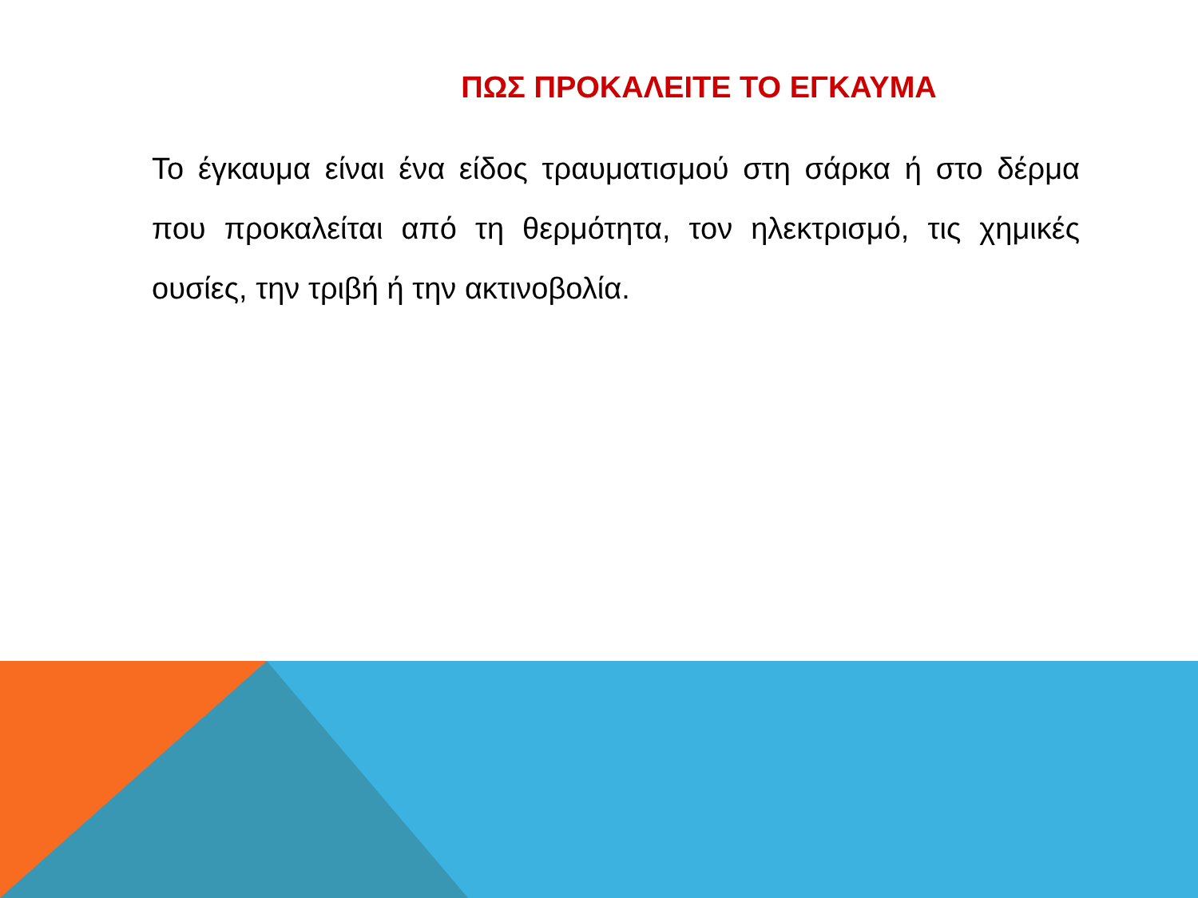ΠΩΣ ΠΡΟΚΑΛΕΙΤΕ ΤΟ ΕΓΚΑΥΜΑ
Το έγκαυμα είναι ένα είδος τραυματισμού στη σάρκα ή στο δέρμα που προκαλείται από τη θερμότητα, τον ηλεκτρισμό, τις χημικές ουσίες, την τριβή ή την ακτινοβολία.